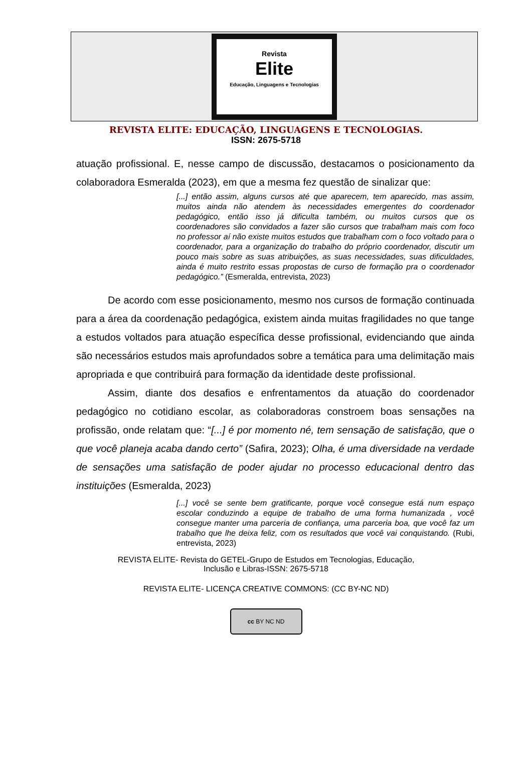Revista
Elite
Educação, Linguagens e Tecnologias
REVISTA ELITE: EDUCAÇÃO, LINGUAGENS E TECNOLOGIAS.
ISSN: 2675-5718
atuação profissional. E, nesse campo de discussão, destacamos o posicionamento da colaboradora Esmeralda (2023), em que a mesma fez questão de sinalizar que:
[...] então assim, alguns cursos até que aparecem, tem aparecido, mas assim, muitos ainda não atendem às necessidades emergentes do coordenador pedagógico, então isso já dificulta também, ou muitos cursos que os coordenadores são convidados a fazer são cursos que trabalham mais com foco no professor aí não existe muitos estudos que trabalham com o foco voltado para o coordenador, para a organização do trabalho do próprio coordenador, discutir um pouco mais sobre as suas atribuições, as suas necessidades, suas dificuldades, ainda é muito restrito essas propostas de curso de formação pra o coordenador pedagógico.” (Esmeralda, entrevista, 2023)
De acordo com esse posicionamento, mesmo nos cursos de formação continuada para a área da coordenação pedagógica, existem ainda muitas fragilidades no que tange a estudos voltados para atuação específica desse profissional, evidenciando que ainda são necessários estudos mais aprofundados sobre a temática para uma delimitação mais apropriada e que contribuirá para formação da identidade deste profissional.
Assim, diante dos desafios e enfrentamentos da atuação do coordenador pedagógico no cotidiano escolar, as colaboradoras constroem boas sensações na profissão, onde relatam que: “[...] é por momento né, tem sensação de satisfação, que o que você planeja acaba dando certo” (Safira, 2023); Olha, é uma diversidade na verdade de sensações uma satisfação de poder ajudar no processo educacional dentro das instituições (Esmeralda, 2023)
[...] você se sente bem gratificante, porque você consegue está num espaço escolar conduzindo a equipe de trabalho de uma forma humanizada , você consegue manter uma parceria de confiança, uma parceria boa, que você faz um trabalho que lhe deixa feliz, com os resultados que você vai conquistando. (Rubi, entrevista, 2023)
REVISTA ELITE- Revista do GETEL-Grupo de Estudos em Tecnologias, Educação,
Inclusão e Libras-ISSN: 2675-5718
REVISTA ELITE- LICENÇA CREATIVE COMMONS: (CC BY-NC ND)
cc BY NC ND